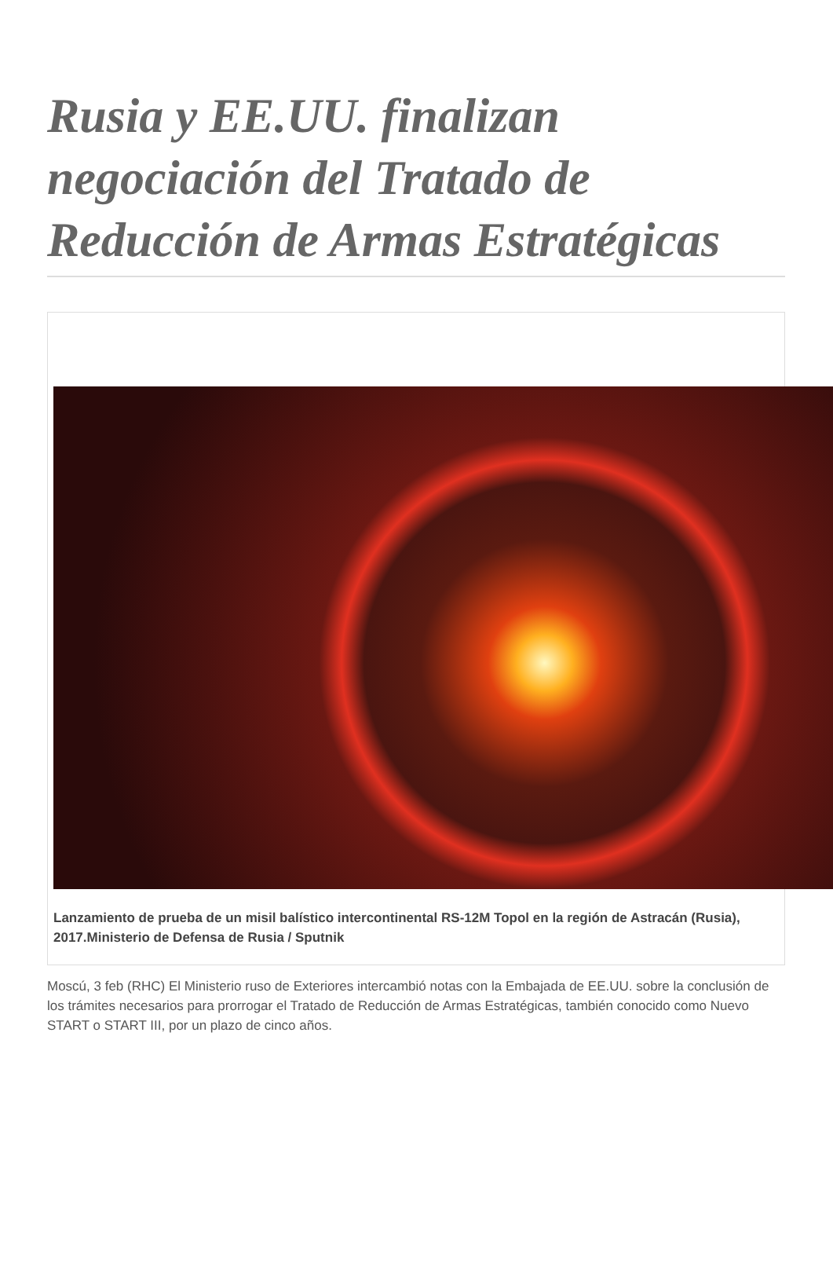Rusia y EE.UU. finalizan negociación del Tratado de Reducción de Armas Estratégicas
Lanzamiento de prueba de un misil balístico intercontinental RS-12M Topol en la región de Astracán (Rusia), 2017.Ministerio de Defensa de Rusia / Sputnik
Moscú, 3 feb (RHC) El Ministerio ruso de Exteriores intercambió notas con la Embajada de EE.UU. sobre la conclusión de los trámites necesarios para prorrogar el Tratado de Reducción de Armas Estratégicas, también conocido como Nuevo START o START III, por un plazo de cinco años.